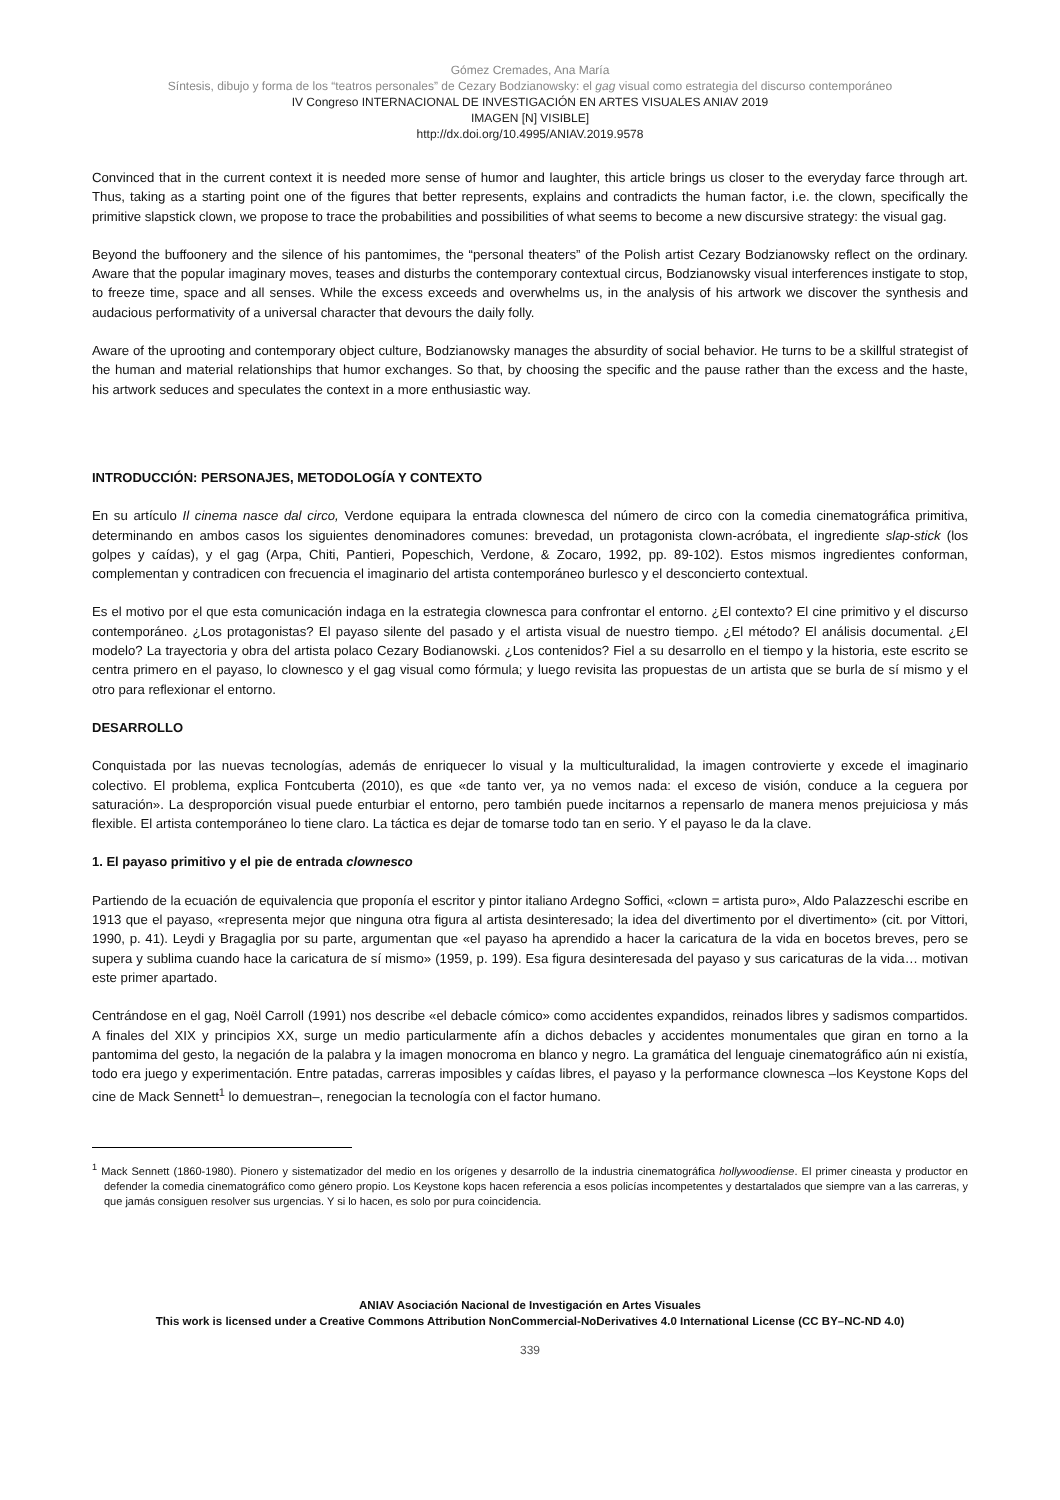Gómez Cremades, Ana María
Síntesis, dibujo y forma de los “teatros personales” de Cezary Bodzianowsky: el gag visual como estrategia del discurso contemporáneo
IV Congreso INTERNACIONAL DE INVESTIGACIÓN EN ARTES VISUALES ANIAV 2019
IMAGEN [N] VISIBLE]
http://dx.doi.org/10.4995/ANIAV.2019.9578
Convinced that in the current context it is needed more sense of humor and laughter, this article brings us closer to the everyday farce through art. Thus, taking as a starting point one of the figures that better represents, explains and contradicts the human factor, i.e. the clown, specifically the primitive slapstick clown, we propose to trace the probabilities and possibilities of what seems to become a new discursive strategy: the visual gag.
Beyond the buffoonery and the silence of his pantomimes, the “personal theaters” of the Polish artist Cezary Bodzianowsky reflect on the ordinary. Aware that the popular imaginary moves, teases and disturbs the contemporary contextual circus, Bodzianowsky visual interferences instigate to stop, to freeze time, space and all senses. While the excess exceeds and overwhelms us, in the analysis of his artwork we discover the synthesis and audacious performativity of a universal character that devours the daily folly.
Aware of the uprooting and contemporary object culture, Bodzianowsky manages the absurdity of social behavior. He turns to be a skillful strategist of the human and material relationships that humor exchanges. So that, by choosing the specific and the pause rather than the excess and the haste, his artwork seduces and speculates the context in a more enthusiastic way.
INTRODUCCIÓN: PERSONAJES, METODOLOGÍA Y CONTEXTO
En su artículo Il cinema nasce dal circo, Verdone equipara la entrada clownesca del número de circo con la comedia cinematográfica primitiva, determinando en ambos casos los siguientes denominadores comunes: brevedad, un protagonista clown-acróbata, el ingrediente slap-stick (los golpes y caídas), y el gag (Arpa, Chiti, Pantieri, Popeschich, Verdone, & Zocaro, 1992, pp. 89-102). Estos mismos ingredientes conforman, complementan y contradicen con frecuencia el imaginario del artista contemporáneo burlesco y el desconcierto contextual.
Es el motivo por el que esta comunicación indaga en la estrategia clownesca para confrontar el entorno. ¿El contexto? El cine primitivo y el discurso contemporáneo. ¿Los protagonistas? El payaso silente del pasado y el artista visual de nuestro tiempo. ¿El método? El análisis documental. ¿El modelo? La trayectoria y obra del artista polaco Cezary Bodianowski. ¿Los contenidos? Fiel a su desarrollo en el tiempo y la historia, este escrito se centra primero en el payaso, lo clownesco y el gag visual como fórmula; y luego revisita las propuestas de un artista que se burla de sí mismo y el otro para reflexionar el entorno.
DESARROLLO
Conquistada por las nuevas tecnologías, además de enriquecer lo visual y la multiculturalidad, la imagen controvierte y excede el imaginario colectivo. El problema, explica Fontcuberta (2010), es que «de tanto ver, ya no vemos nada: el exceso de visión, conduce a la ceguera por saturación». La desproporción visual puede enturbiar el entorno, pero también puede incitarnos a repensarlo de manera menos prejuiciosa y más flexible. El artista contemporáneo lo tiene claro. La táctica es dejar de tomarse todo tan en serio. Y el payaso le da la clave.
1. El payaso primitivo y el pie de entrada clownesco
Partiendo de la ecuación de equivalencia que proponía el escritor y pintor italiano Ardegno Soffici, «clown = artista puro», Aldo Palazzeschi escribe en 1913 que el payaso, «representa mejor que ninguna otra figura al artista desinteresado; la idea del divertimento por el divertimento» (cit. por Vittori, 1990, p. 41). Leydi y Bragaglia por su parte, argumentan que «el payaso ha aprendido a hacer la caricatura de la vida en bocetos breves, pero se supera y sublima cuando hace la caricatura de sí mismo» (1959, p. 199). Esa figura desinteresada del payaso y sus caricaturas de la vida… motivan este primer apartado.
Centrándose en el gag, Noël Carroll (1991) nos describe «el debacle cómico» como accidentes expandidos, reinados libres y sadismos compartidos. A finales del XIX y principios XX, surge un medio particularmente afín a dichos debacles y accidentes monumentales que giran en torno a la pantomima del gesto, la negación de la palabra y la imagen monocroma en blanco y negro. La gramática del lenguaje cinematográfico aún ni existía, todo era juego y experimentación. Entre patadas, carreras imposibles y caídas libres, el payaso y la performance clownesca –los Keystone Kops del cine de Mack Sennett<sup>1</sup> lo demuestran–, renegocian la tecnología con el factor humano.
<sup>1</sup> Mack Sennett (1860-1980). Pionero y sistematizador del medio en los orígenes y desarrollo de la industria cinematográfica hollywoodiense. El primer cineasta y productor en defender la comedia cinematográfico como género propio. Los Keystone kops hacen referencia a esos policías incompetentes y destartalados que siempre van a las carreras, y que jamás consiguen resolver sus urgencias. Y si lo hacen, es solo por pura coincidencia.
ANIAV Asociación Nacional de Investigación en Artes Visuales
This work is licensed under a Creative Commons Attribution NonCommercial-NoDerivatives 4.0 International License (CC BY–NC-ND 4.0)
339